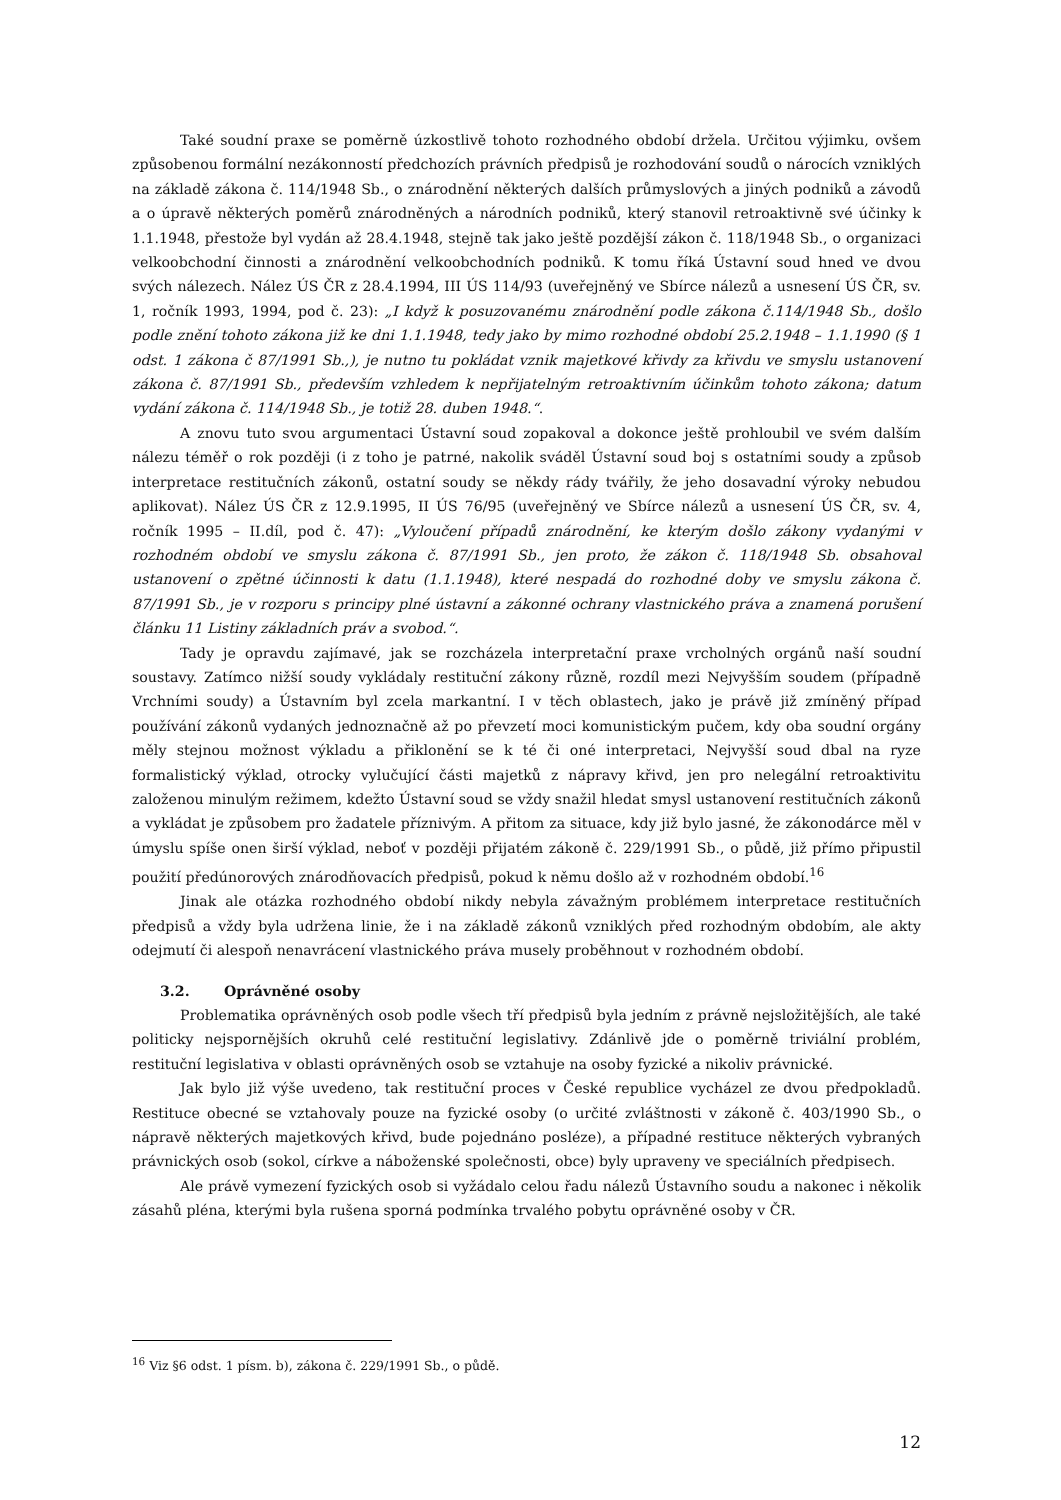Také soudní praxe se poměrně úzkostlivě tohoto rozhodného období držela. Určitou výjimku, ovšem způsobenou formální nezákonností předchozích právních předpisů je rozhodování soudů o nárocích vzniklých na základě zákona č. 114/1948 Sb., o znárodnění některých dalších průmyslových a jiných podniků a závodů a o úpravě některých poměrů znárodněných a národních podniků, který stanovil retroaktivně své účinky k 1.1.1948, přestože byl vydán až 28.4.1948, stejně tak jako ještě pozdější zákon č. 118/1948 Sb., o organizaci velkoobchodní činnosti a znárodnění velkoobchodních podniků. K tomu říká Ústavní soud hned ve dvou svých nálezech. Nález ÚS ČR z 28.4.1994, III ÚS 114/93 (uveřejněný ve Sbírce nálezů a usnesení ÚS ČR, sv. 1, ročník 1993, 1994, pod č. 23): „I když k posuzovanému znárodnění podle zákona č.114/1948 Sb., došlo podle znění tohoto zákona již ke dni 1.1.1948, tedy jako by mimo rozhodné období 25.2.1948 – 1.1.1990 (§ 1 odst. 1 zákona č 87/1991 Sb.,), je nutno tu pokládat vznik majetkové křivdy za křivdu ve smyslu ustanovení zákona č. 87/1991 Sb., především vzhledem k nepřijatelným retroaktivním účinkům tohoto zákona; datum vydání zákona č. 114/1948 Sb., je totiž 28. duben 1948.“.
A znovu tuto svou argumentaci Ústavní soud zopakoval a dokonce ještě prohloubil ve svém dalším nálezu téměř o rok později (i z toho je patrné, nakolik sváděl Ústavní soud boj s ostatními soudy a způsob interpretace restitučních zákonů, ostatní soudy se někdy rády tvářily, že jeho dosavadní výroky nebudou aplikovat). Nález ÚS ČR z 12.9.1995, II ÚS 76/95 (uveřejněný ve Sbírce nálezů a usnesení ÚS ČR, sv. 4, ročník 1995 – II.díl, pod č. 47): „Vyloučení případů znárodnění, ke kterým došlo zákony vydanými v rozhodném období ve smyslu zákona č. 87/1991 Sb., jen proto, že zákon č. 118/1948 Sb. obsahoval ustanovení o zpětné účinnosti k datu (1.1.1948), které nespadá do rozhodné doby ve smyslu zákona č. 87/1991 Sb., je v rozporu s principy plné ústavní a zákonné ochrany vlastnického práva a znamená porušení článku 11 Listiny základních práv a svobod.“.
Tady je opravdu zajímavé, jak se rozcházela interpretační praxe vrcholných orgánů naší soudní soustavy. Zatímco nižší soudy vykládaly restituční zákony různě, rozdíl mezi Nejvyšším soudem (případně Vrchními soudy) a Ústavním byl zcela markantní. I v těch oblastech, jako je právě již zmíněný případ používání zákonů vydaných jednoznačně až po převzetí moci komunistickým pučem, kdy oba soudní orgány měly stejnou možnost výkladu a přiklonění se k té či oné interpretaci, Nejvyšší soud dbal na ryze formalistický výklad, otrocky vylučující části majetků z nápravy křivd, jen pro nelegální retroaktivitu založenou minulým režimem, kdežto Ústavní soud se vždy snažil hledat smysl ustanovení restitučních zákonů a vykládat je způsobem pro žadatele příznivým. A přitom za situace, kdy již bylo jasné, že zákonodárce měl v úmyslu spíše onen širší výklad, neboť v později přijatém zákoně č. 229/1991 Sb., o půdě, již přímo připustil použití předúnorových znárodňovacích předpisů, pokud k němu došlo až v rozhodném období.<sup>16</sup>
Jinak ale otázka rozhodného období nikdy nebyla závažným problémem interpretace restitučních předpisů a vždy byla udržena linie, že i na základě zákonů vzniklých před rozhodným obdobím, ale akty odejmutí či alespoň nenavrácení vlastnického práva musely proběhnout v rozhodném období.
3.2. Oprávněné osoby
Problematika oprávněných osob podle všech tří předpisů byla jedním z právně nejsložitějších, ale také politicky nejspornějších okruhů celé restituční legislativy. Zdánlivě jde o poměrně triviální problém, restituční legislativa v oblasti oprávněných osob se vztahuje na osoby fyzické a nikoliv právnické.
Jak bylo již výše uvedeno, tak restituční proces v České republice vycházel ze dvou předpokladů. Restituce obecné se vztahovaly pouze na fyzické osoby (o určité zvláštnosti v zákoně č. 403/1990 Sb., o nápravě některých majetkových křivd, bude pojednáno posléze), a případné restituce některých vybraných právnických osob (sokol, církve a náboženské společnosti, obce) byly upraveny ve speciálních předpisech.
Ale právě vymezení fyzických osob si vyžádalo celou řadu nálezů Ústavního soudu a nakonec i několik zásahů pléna, kterými byla rušena sporná podmínka trvalého pobytu oprávněné osoby v ČR.
<sup>16</sup> Viz §6 odst. 1 písm. b), zákona č. 229/1991 Sb., o půdě.
12